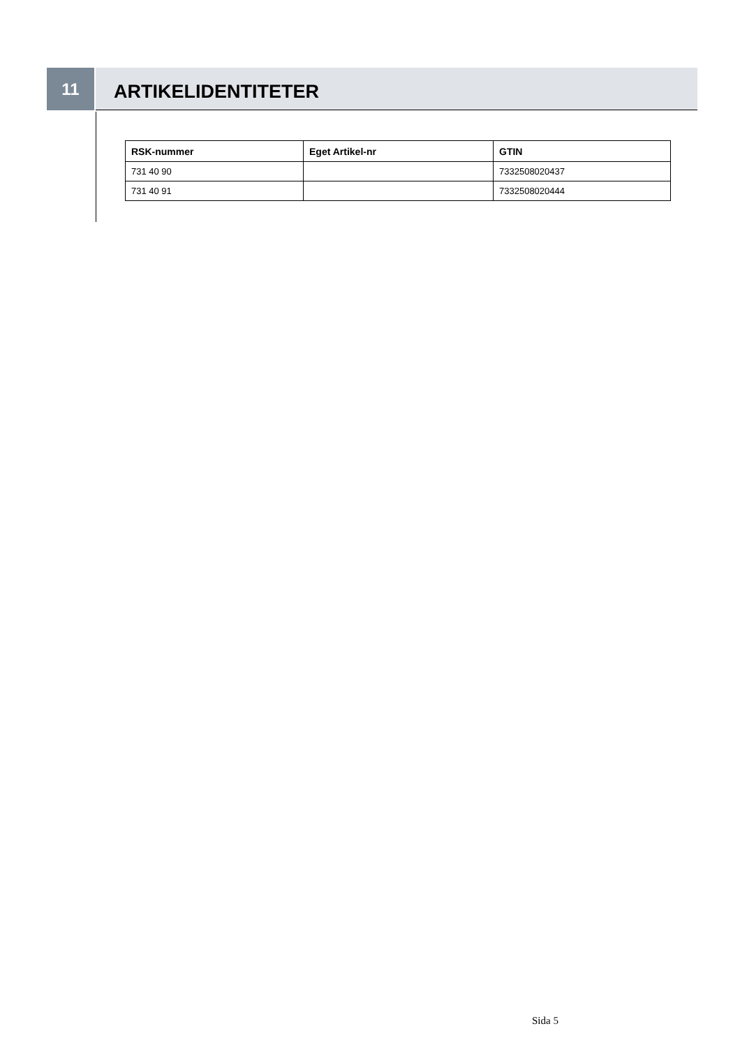11
ARTIKELIDENTITETER
| RSK-nummer | Eget Artikel-nr | GTIN |
| --- | --- | --- |
| 731 40 90 | | 7332508020437 |
| 731 40 91 | | 7332508020444 |
Sida 5